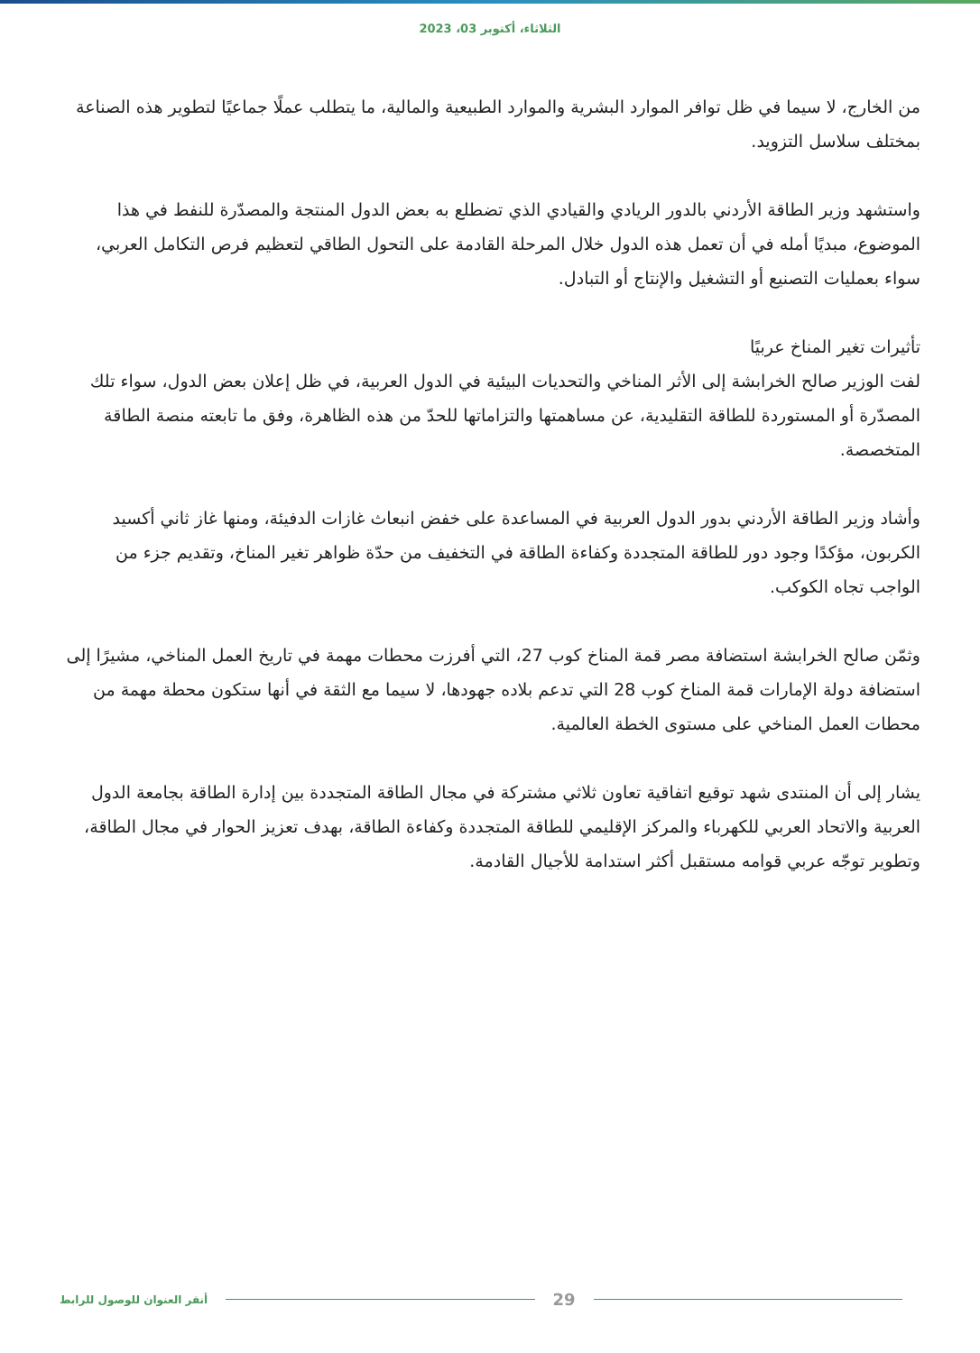الثلاثاء، أكتوبر 03، 2023
من الخارج، لا سيما في ظل توافر الموارد البشرية والموارد الطبيعية والمالية، ما يتطلب عملًا جماعيًا لتطوير هذه الصناعة بمختلف سلاسل التزويد.
واستشهد وزير الطاقة الأردني بالدور الريادي والقيادي الذي تضطلع به بعض الدول المنتجة والمصدّرة للنفط في هذا الموضوع، مبديًا أمله في أن تعمل هذه الدول خلال المرحلة القادمة على التحول الطاقي لتعظيم فرص التكامل العربي، سواء بعمليات التصنيع أو التشغيل والإنتاج أو التبادل.
تأثيرات تغير المناخ عربيًا
لفت الوزير صالح الخرابشة إلى الأثر المناخي والتحديات البيئية في الدول العربية، في ظل إعلان بعض الدول، سواء تلك المصدّرة أو المستوردة للطاقة التقليدية، عن مساهمتها والتزاماتها للحدّ من هذه الظاهرة، وفق ما تابعته منصة الطاقة المتخصصة.
وأشاد وزير الطاقة الأردني بدور الدول العربية في المساعدة على خفض انبعاث غازات الدفيئة، ومنها غاز ثاني أكسيد الكربون، مؤكدًا وجود دور للطاقة المتجددة وكفاءة الطاقة في التخفيف من حدّة ظواهر تغير المناخ، وتقديم جزء من الواجب تجاه الكوكب.
وثمّن صالح الخرابشة استضافة مصر قمة المناخ كوب 27، التي أفرزت محطات مهمة في تاريخ العمل المناخي، مشيرًا إلى استضافة دولة الإمارات قمة المناخ كوب 28 التي تدعم بلاده جهودها، لا سيما مع الثقة في أنها ستكون محطة مهمة من محطات العمل المناخي على مستوى الخطة العالمية.
يشار إلى أن المنتدى شهد توقيع اتفاقية تعاون ثلاثي مشتركة في مجال الطاقة المتجددة بين إدارة الطاقة بجامعة الدول العربية والاتحاد العربي للكهرباء والمركز الإقليمي للطاقة المتجددة وكفاءة الطاقة، بهدف تعزيز الحوار في مجال الطاقة، وتطوير توجّه عربي قوامه مستقبل أكثر استدامة للأجيال القادمة.
أنقر العنوان للوصول للرابط 29